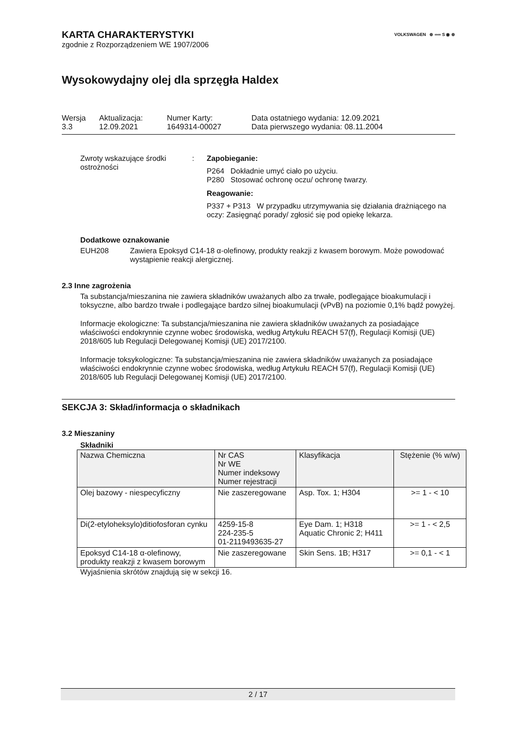VOLKSWAGEN ⊛ ∞∞ S ◉ ⊛
KARTA CHARAKTERYSTYKI
zgodnie z Rozporządzeniem WE 1907/2006
Wysokowydajny olej dla sprzęgła Haldex
| Wersja 3.3 | Aktualizacja: 12.09.2021 | Numer Karty: 1649314-00027 | Data ostatniego wydania: 12.09.2021 Data pierwszego wydania: 08.11.2004 |
Zwroty wskazujące środki ostrożności
: Zapobieganie:
P264 Dokładnie umyć ciało po użyciu.
P280 Stosować ochronę oczu/ ochronę twarzy.
Reagowanie:
P337 + P313 W przypadku utrzymywania się działania drażniącego na oczy: Zasięgnąć porady/ zgłosić się pod opiekę lekarza.
Dodatkowe oznakowanie
EUH208 Zawiera Epoksyd C14-18 α-olefinowy, produkty reakzji z kwasem borowym. Może powodować wystąpienie reakcji alergicznej.
2.3 Inne zagrożenia
Ta substancja/mieszanina nie zawiera składników uważanych albo za trwałe, podlegające bioakumulacji i toksyczne, albo bardzo trwałe i podlegające bardzo silnej bioakumulacji (vPvB) na poziomie 0,1% bądź powyżej.
Informacje ekologiczne: Ta substancja/mieszanina nie zawiera składników uważanych za posiadające właściwości endokrynnie czynne wobec środowiska, według Artykułu REACH 57(f), Regulacji Komisji (UE) 2018/605 lub Regulacji Delegowanej Komisji (UE) 2017/2100.
Informacje toksykologiczne: Ta substancja/mieszanina nie zawiera składników uważanych za posiadające właściwości endokrynnie czynne wobec środowiska, według Artykułu REACH 57(f), Regulacji Komisji (UE) 2018/605 lub Regulacji Delegowanej Komisji (UE) 2017/2100.
SEKCJA 3: Skład/informacja o składnikach
3.2 Mieszaniny
Składniki
| Nazwa Chemiczna | Nr CAS Nr WE Numer indeksowy Numer rejestracji | Klasyfikacja | Stężenie (% w/w) |
| --- | --- | --- | --- |
| Olej bazowy - niespecyficzny | Nie zaszeregowane | Asp. Tox. 1; H304 | >= 1 - < 10 |
| Di(2-etyloheksylo)ditiofosforan cynku | 4259-15-8 224-235-5 01-2119493635-27 | Eye Dam. 1; H318 Aquatic Chronic 2; H411 | >= 1 - < 2,5 |
| Epoksyd C14-18 α-olefinowy, produkty reakzji z kwasem borowym | Nie zaszeregowane | Skin Sens. 1B; H317 | >= 0,1 - < 1 |
Wyjaśnienia skrótów znajdują się w sekcji 16.
2 / 17